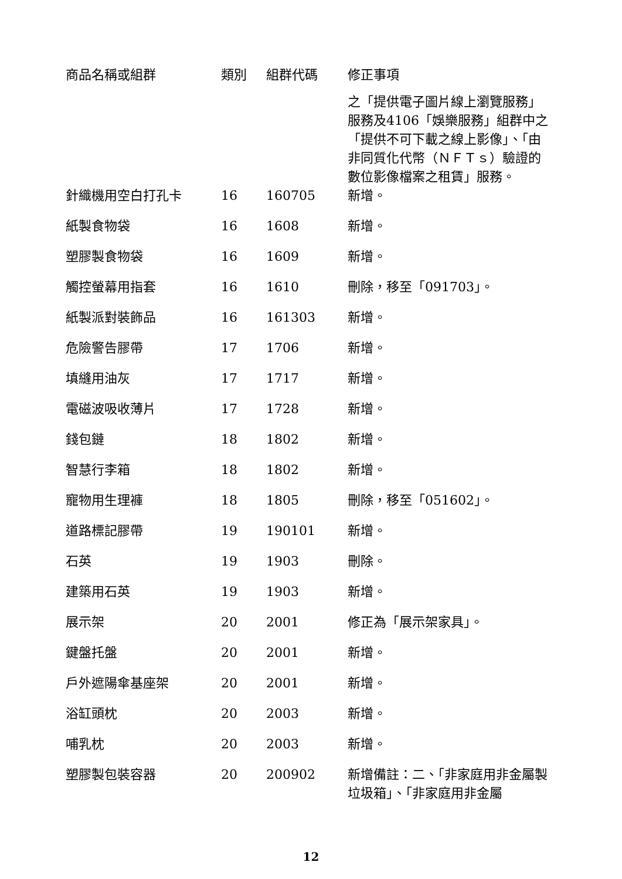| 商品名稱或組群 | 類別 | 組群代碼 | 修正事項 |
| --- | --- | --- | --- |
| | | | 之「提供電子圖片線上瀏覽服務」服務及4106「娛樂服務」組群中之「提供不可下載之線上影像」、「由非同質化代幣（ＮＦＴｓ）驗證的數位影像檔案之租賃」服務。 |
| 針織機用空白打孔卡 | 16 | 160705 | 新增。 |
| 紙製食物袋 | 16 | 1608 | 新增。 |
| 塑膠製食物袋 | 16 | 1609 | 新增。 |
| 觸控螢幕用指套 | 16 | 1610 | 刪除，移至「091703」。 |
| 紙製派對裝飾品 | 16 | 161303 | 新增。 |
| 危險警告膠帶 | 17 | 1706 | 新增。 |
| 填縫用油灰 | 17 | 1717 | 新增。 |
| 電磁波吸收薄片 | 17 | 1728 | 新增。 |
| 錢包鏈 | 18 | 1802 | 新增。 |
| 智慧行李箱 | 18 | 1802 | 新增。 |
| 寵物用生理褲 | 18 | 1805 | 刪除，移至「051602」。 |
| 道路標記膠帶 | 19 | 190101 | 新增。 |
| 石英 | 19 | 1903 | 刪除。 |
| 建築用石英 | 19 | 1903 | 新增。 |
| 展示架 | 20 | 2001 | 修正為「展示架家具」。 |
| 鍵盤托盤 | 20 | 2001 | 新增。 |
| 戶外遮陽傘基座架 | 20 | 2001 | 新增。 |
| 浴缸頭枕 | 20 | 2003 | 新增。 |
| 哺乳枕 | 20 | 2003 | 新增。 |
| 塑膠製包裝容器 | 20 | 200902 | 新增備註：二、「非家庭用非金屬製垃圾箱」、「非家庭用非金屬 |
12